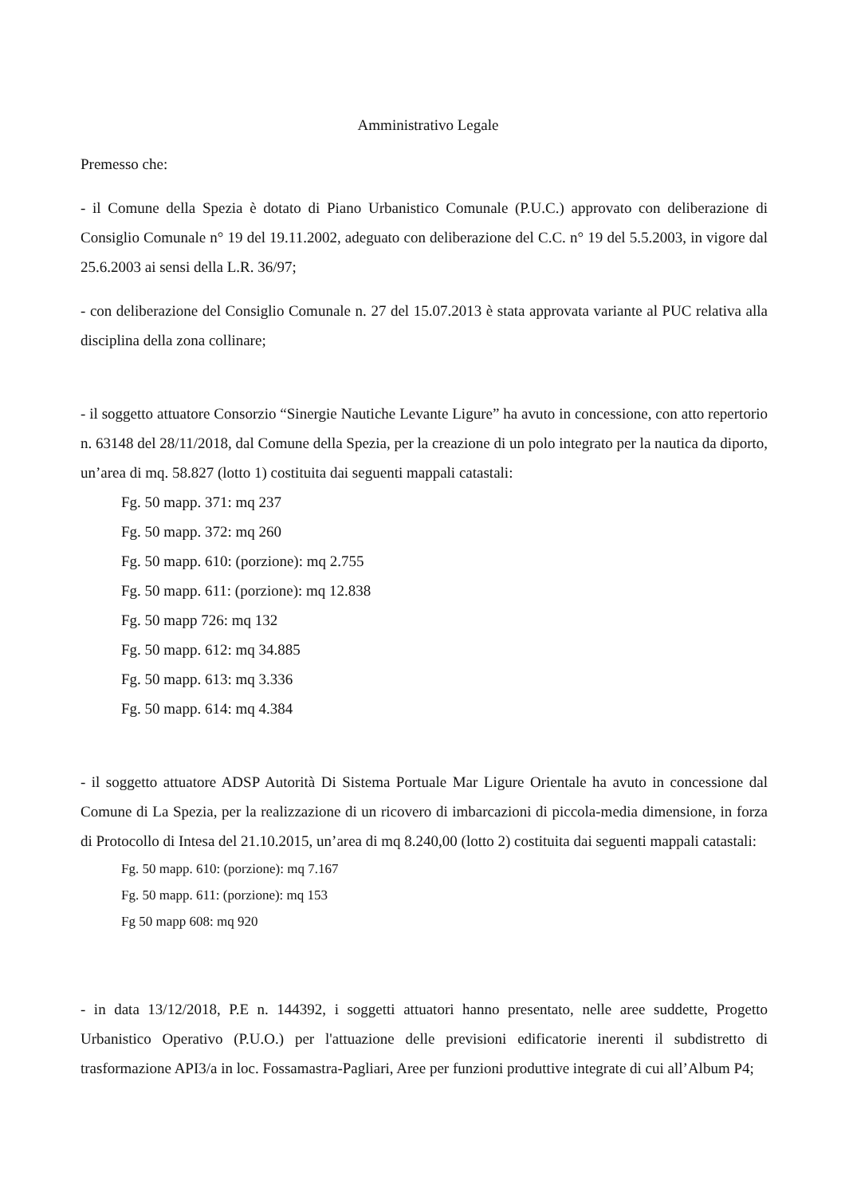Amministrativo Legale
Premesso che:
- il Comune della Spezia è dotato di Piano Urbanistico Comunale (P.U.C.) approvato con deliberazione di Consiglio Comunale n° 19 del 19.11.2002, adeguato con deliberazione del C.C. n° 19 del 5.5.2003, in vigore dal 25.6.2003 ai sensi della L.R. 36/97;
- con deliberazione del Consiglio Comunale n. 27 del 15.07.2013 è stata approvata variante al PUC relativa alla disciplina della zona collinare;
- il soggetto attuatore Consorzio “Sinergie Nautiche Levante Ligure” ha avuto in concessione, con atto repertorio n. 63148 del 28/11/2018, dal Comune della Spezia, per la creazione di un polo integrato per la nautica da diporto, un’area di mq. 58.827 (lotto 1) costituita dai seguenti mappali catastali:
Fg. 50 mapp. 371: mq 237
Fg. 50 mapp. 372: mq 260
Fg. 50 mapp. 610: (porzione): mq 2.755
Fg. 50 mapp. 611: (porzione): mq 12.838
Fg. 50 mapp 726: mq 132
Fg. 50 mapp. 612: mq 34.885
Fg. 50 mapp. 613: mq 3.336
Fg. 50 mapp. 614: mq 4.384
- il soggetto attuatore ADSP Autorità Di Sistema Portuale Mar Ligure Orientale ha avuto in concessione dal Comune di La Spezia, per la realizzazione di un ricovero di imbarcazioni di piccola-media dimensione, in forza di Protocollo di Intesa del 21.10.2015, un’area di mq 8.240,00 (lotto 2) costituita dai seguenti mappali catastali:
Fg. 50 mapp. 610: (porzione): mq 7.167
Fg. 50 mapp. 611: (porzione): mq 153
Fg 50 mapp 608: mq 920
- in data 13/12/2018, P.E n. 144392, i soggetti attuatori hanno presentato, nelle aree suddette, Progetto Urbanistico Operativo (P.U.O.) per l'attuazione delle previsioni edificatorie inerenti il subdistretto di trasformazione API3/a in loc. Fossamastra-Pagliari, Aree per funzioni produttive integrate di cui all’Album P4;